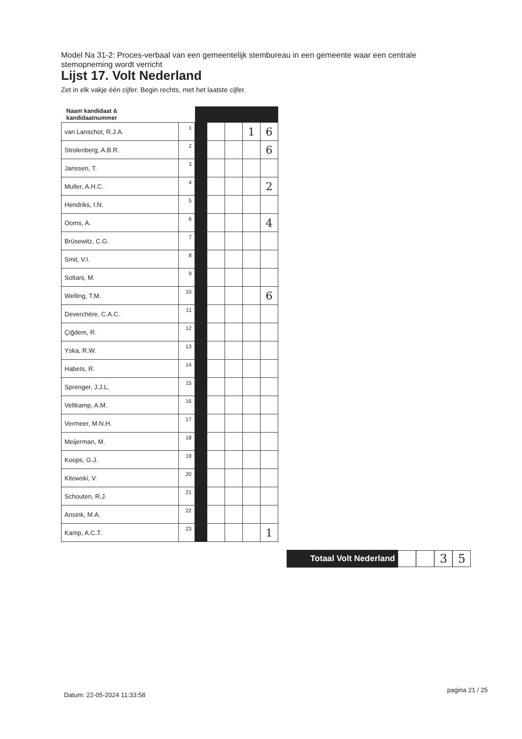Model Na 31-2: Proces-verbaal van een gemeentelijk stembureau in een gemeente waar een centrale stemopneming wordt verricht
Lijst 17. Volt Nederland
Zet in elk vakje één cijfer. Begin rechts, met het laatste cijfer.
| Naam kandidaat & kandidaatnummer | | | | | | |
| --- | --- | --- | --- | --- | --- | --- |
| van Lanschot, R.J.A. | 1 | | | | 1 | 6 |
| Strolenberg, A.B.R. | 2 | | | | | 6 |
| Janssen, T. | 3 | | | | | |
| Muller, A.H.C. | 4 | | | | | 2 |
| Hendriks, I.N. | 5 | | | | | |
| Ooms, A. | 6 | | | | | 4 |
| Brüsewitz, C.G. | 7 | | | | | |
| Smit, V.I. | 8 | | | | | |
| Soltani, M. | 9 | | | | | |
| Welling, T.M. | 10 | | | | | 6 |
| Deverchère, C.A.C. | 11 | | | | | |
| Çiğdem, R. | 12 | | | | | |
| Yska, R.W. | 13 | | | | | |
| Habets, R. | 14 | | | | | |
| Sprenger, J.J.L. | 15 | | | | | |
| Veltkamp, A.M. | 16 | | | | | |
| Vermeer, M.N.H. | 17 | | | | | |
| Meijerman, M. | 18 | | | | | |
| Koops, G.J. | 19 | | | | | |
| Kitowski, V. | 20 | | | | | |
| Schouten, R.J. | 21 | | | | | |
| Ansink, M.A. | 22 | | | | | |
| Kamp, A.C.T. | 23 | | | | | 1 |
Totaal Volt Nederland
3 5
Datum: 22-05-2024 11:33:58
pagina 21 / 25